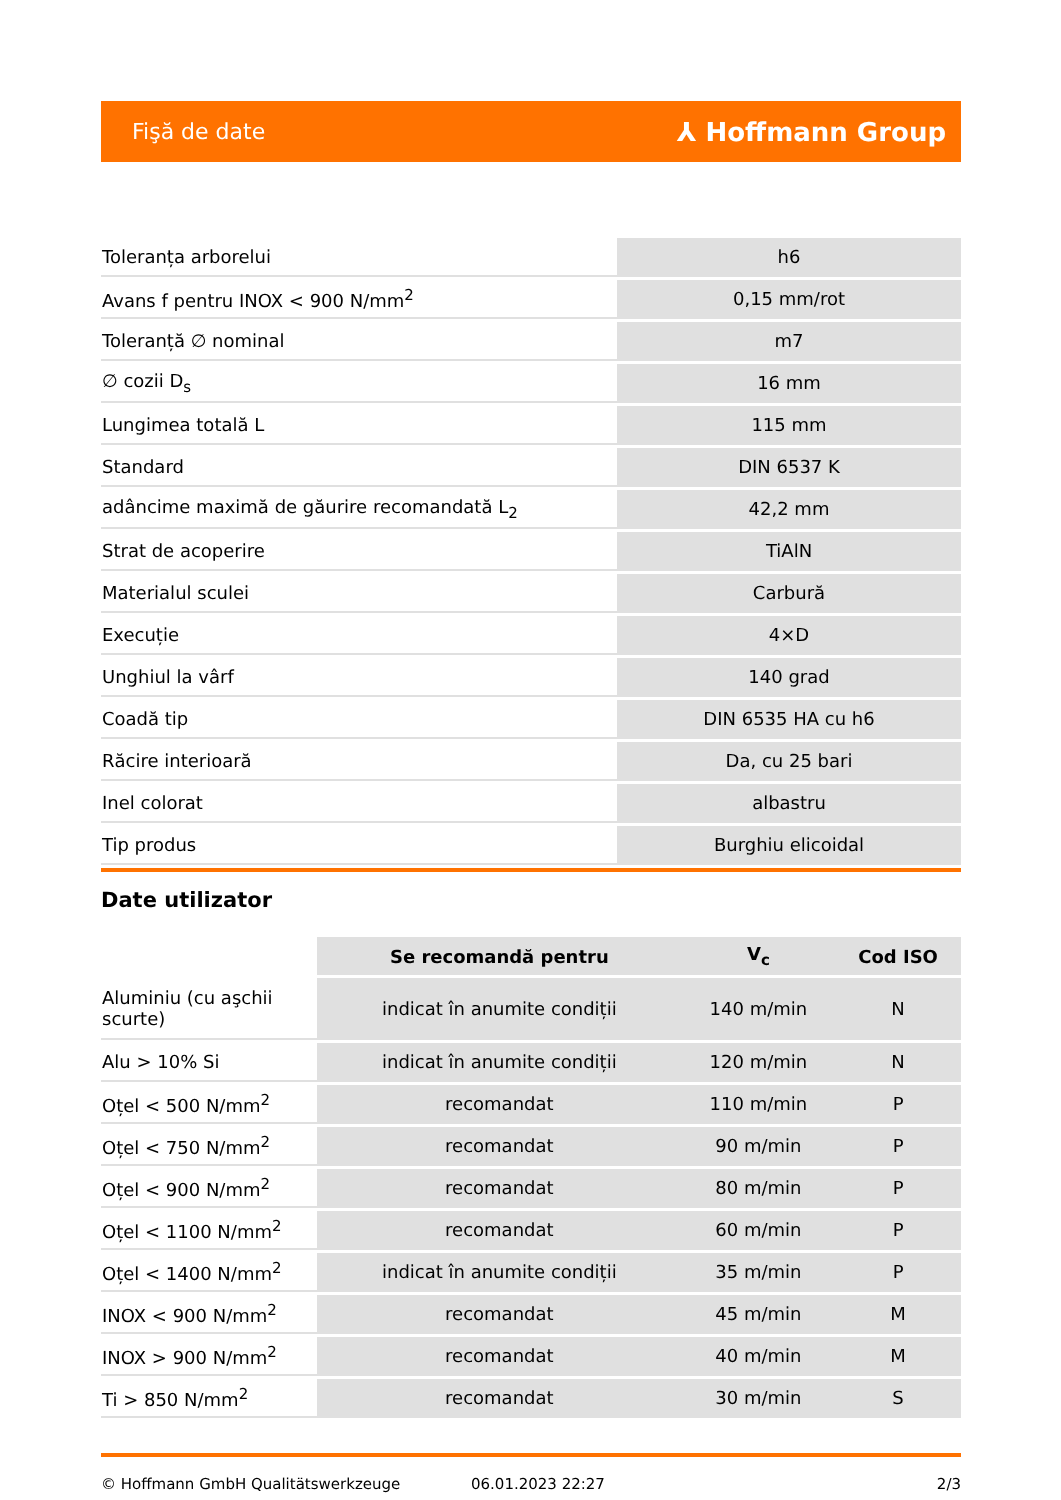Fişă de date ⅄ Hoffmann Group
| Toleranța arborelui | h6 |
| Avans f pentru INOX < 900 N/mm<sup>2</sup> | 0,15 mm/rot |
| Toleranță ∅ nominal | m7 |
| ∅ cozii D<sub>s</sub> | 16 mm |
| Lungimea totală L | 115 mm |
| Standard | DIN 6537 K |
| adâncime maximă de găurire recomandată L<sub>2</sub> | 42,2 mm |
| Strat de acoperire | TiAlN |
| Materialul sculei | Carbură |
| Execuție | 4×D |
| Unghiul la vârf | 140 grad |
| Coadă tip | DIN 6535 HA cu h6 |
| Răcire interioară | Da, cu 25 bari |
| Inel colorat | albastru |
| Tip produs | Burghiu elicoidal |
Date utilizator
| | Se recomandă pentru | V<sub>c</sub> | Cod ISO |
| --- | --- | --- | --- |
| Aluminiu (cu aşchii scurte) | indicat în anumite condiții | 140 m/min | N |
| Alu > 10% Si | indicat în anumite condiții | 120 m/min | N |
| Oțel < 500 N/mm<sup>2</sup> | recomandat | 110 m/min | P |
| Oțel < 750 N/mm<sup>2</sup> | recomandat | 90 m/min | P |
| Oțel < 900 N/mm<sup>2</sup> | recomandat | 80 m/min | P |
| Oțel < 1100 N/mm<sup>2</sup> | recomandat | 60 m/min | P |
| Oțel < 1400 N/mm<sup>2</sup> | indicat în anumite condiții | 35 m/min | P |
| INOX < 900 N/mm<sup>2</sup> | recomandat | 45 m/min | M |
| INOX > 900 N/mm<sup>2</sup> | recomandat | 40 m/min | M |
| Ti > 850 N/mm<sup>2</sup> | recomandat | 30 m/min | S |
© Hoffmann GmbH Qualitätswerkzeuge 06.01.2023 22:27 2/3